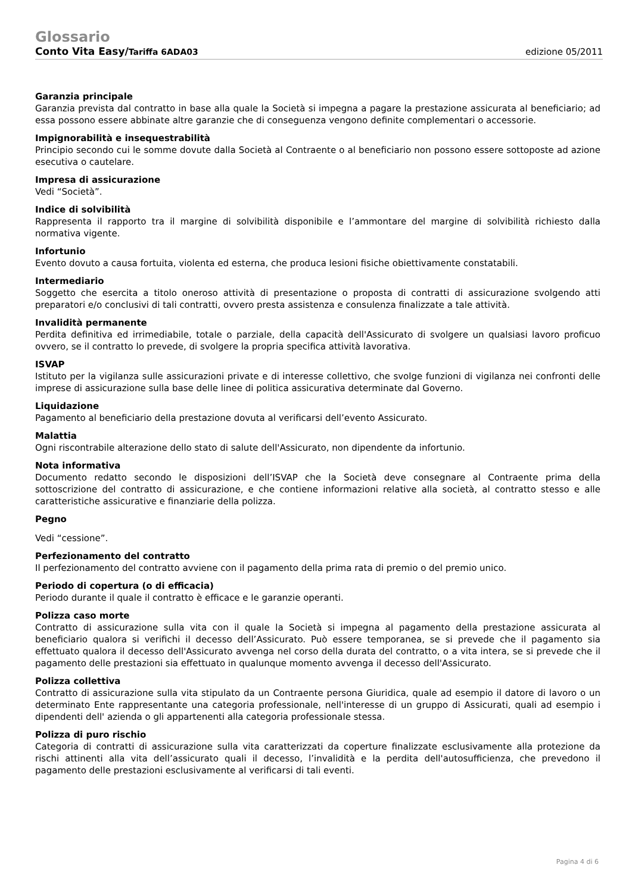Glossario
Conto Vita Easy/Tariffa 6ADA03 edizione 05/2011
Garanzia principale
Garanzia prevista dal contratto in base alla quale la Società si impegna a pagare la prestazione assicurata al beneficiario; ad essa possono essere abbinate altre garanzie che di conseguenza vengono definite complementari o accessorie.
Impignorabilità e insequestrabilità
Principio secondo cui le somme dovute dalla Società al Contraente o al beneficiario non possono essere sottoposte ad azione esecutiva o cautelare.
Impresa di assicurazione
Vedi “Società”.
Indice di solvibilità
Rappresenta il rapporto tra il margine di solvibilità disponibile e l’ammontare del margine di solvibilità richiesto dalla normativa vigente.
Infortunio
Evento dovuto a causa fortuita, violenta ed esterna, che produca lesioni fisiche obiettivamente constatabili.
Intermediario
Soggetto che esercita a titolo oneroso attività di presentazione o proposta di contratti di assicurazione svolgendo atti preparatori e/o conclusivi di tali contratti, ovvero presta assistenza e consulenza finalizzate a tale attività.
Invalidità permanente
Perdita definitiva ed irrimediabile, totale o parziale, della capacità dell'Assicurato di svolgere un qualsiasi lavoro proficuo ovvero, se il contratto lo prevede, di svolgere la propria specifica attività lavorativa.
ISVAP
Istituto per la vigilanza sulle assicurazioni private e di interesse collettivo, che svolge funzioni di vigilanza nei confronti delle imprese di assicurazione sulla base delle linee di politica assicurativa determinate dal Governo.
Liquidazione
Pagamento al beneficiario della prestazione dovuta al verificarsi dell’evento Assicurato.
Malattia
Ogni riscontrabile alterazione dello stato di salute dell'Assicurato, non dipendente da infortunio.
Nota informativa
Documento redatto secondo le disposizioni dell’ISVAP che la Società deve consegnare al Contraente prima della sottoscrizione del contratto di assicurazione, e che contiene informazioni relative alla società, al contratto stesso e alle caratteristiche assicurative e finanziarie della polizza.
Pegno
Vedi “cessione”.
Perfezionamento del contratto
Il perfezionamento del contratto avviene con il pagamento della prima rata di premio o del premio unico.
Periodo di copertura (o di efficacia)
Periodo durante il quale il contratto è efficace e le garanzie operanti.
Polizza caso morte
Contratto di assicurazione sulla vita con il quale la Società si impegna al pagamento della prestazione assicurata al beneficiario qualora si verifichi il decesso dell’Assicurato. Può essere temporanea, se si prevede che il pagamento sia effettuato qualora il decesso dell'Assicurato avvenga nel corso della durata del contratto, o a vita intera, se si prevede che il pagamento delle prestazioni sia effettuato in qualunque momento avvenga il decesso dell'Assicurato.
Polizza collettiva
Contratto di assicurazione sulla vita stipulato da un Contraente persona Giuridica, quale ad esempio il datore di lavoro o un determinato Ente rappresentante una categoria professionale, nell'interesse di un gruppo di Assicurati, quali ad esempio i dipendenti dell' azienda o gli appartenenti alla categoria professionale stessa.
Polizza di puro rischio
Categoria di contratti di assicurazione sulla vita caratterizzati da coperture finalizzate esclusivamente alla protezione da rischi attinenti alla vita dell’assicurato quali il decesso, l’invalidità e la perdita dell'autosufficienza, che prevedono il pagamento delle prestazioni esclusivamente al verificarsi di tali eventi.
Pagina 4 di 6